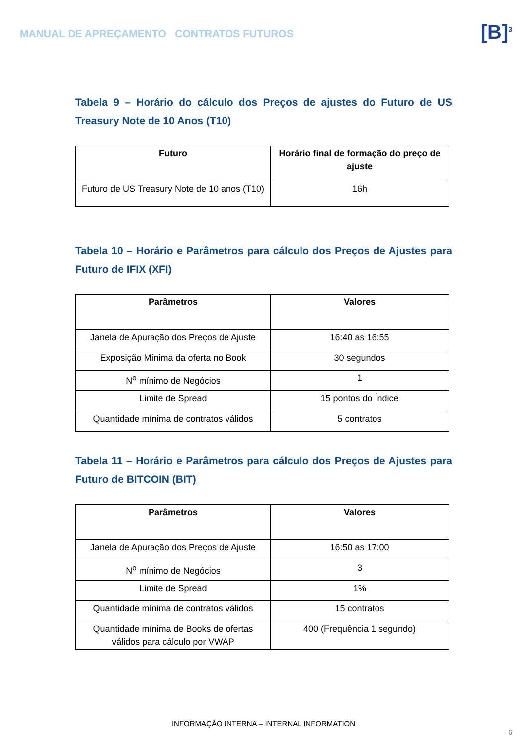MANUAL DE APREÇAMENTO CONTRATOS FUTUROS
[B]<sup>3</sup>
Tabela 9 – Horário do cálculo dos Preços de ajustes do Futuro de US Treasury Note de 10 Anos (T10)
| Futuro | Horário final de formação do preço de ajuste |
| --- | --- |
| Futuro de US Treasury Note de 10 anos (T10) | 16h |
Tabela 10 – Horário e Parâmetros para cálculo dos Preços de Ajustes para Futuro de IFIX (XFI)
| Parâmetros | Valores |
| --- | --- |
| Janela de Apuração dos Preços de Ajuste | 16:40 as 16:55 |
| Exposição Mínima da oferta no Book | 30 segundos |
| N<sup>o</sup> mínimo de Negócios | 1 |
| Limite de Spread | 15 pontos do Índice |
| Quantidade mínima de contratos válidos | 5 contratos |
Tabela 11 – Horário e Parâmetros para cálculo dos Preços de Ajustes para Futuro de BITCOIN (BIT)
| Parâmetros | Valores |
| --- | --- |
| Janela de Apuração dos Preços de Ajuste | 16:50 as 17:00 |
| N<sup>o</sup> mínimo de Negócios | 3 |
| Limite de Spread | 1% |
| Quantidade mínima de contratos válidos | 15 contratos |
| Quantidade mínima de Books de ofertas válidos para cálculo por VWAP | 400 (Frequência 1 segundo) |
INFORMAÇÃO INTERNA – INTERNAL INFORMATION
6